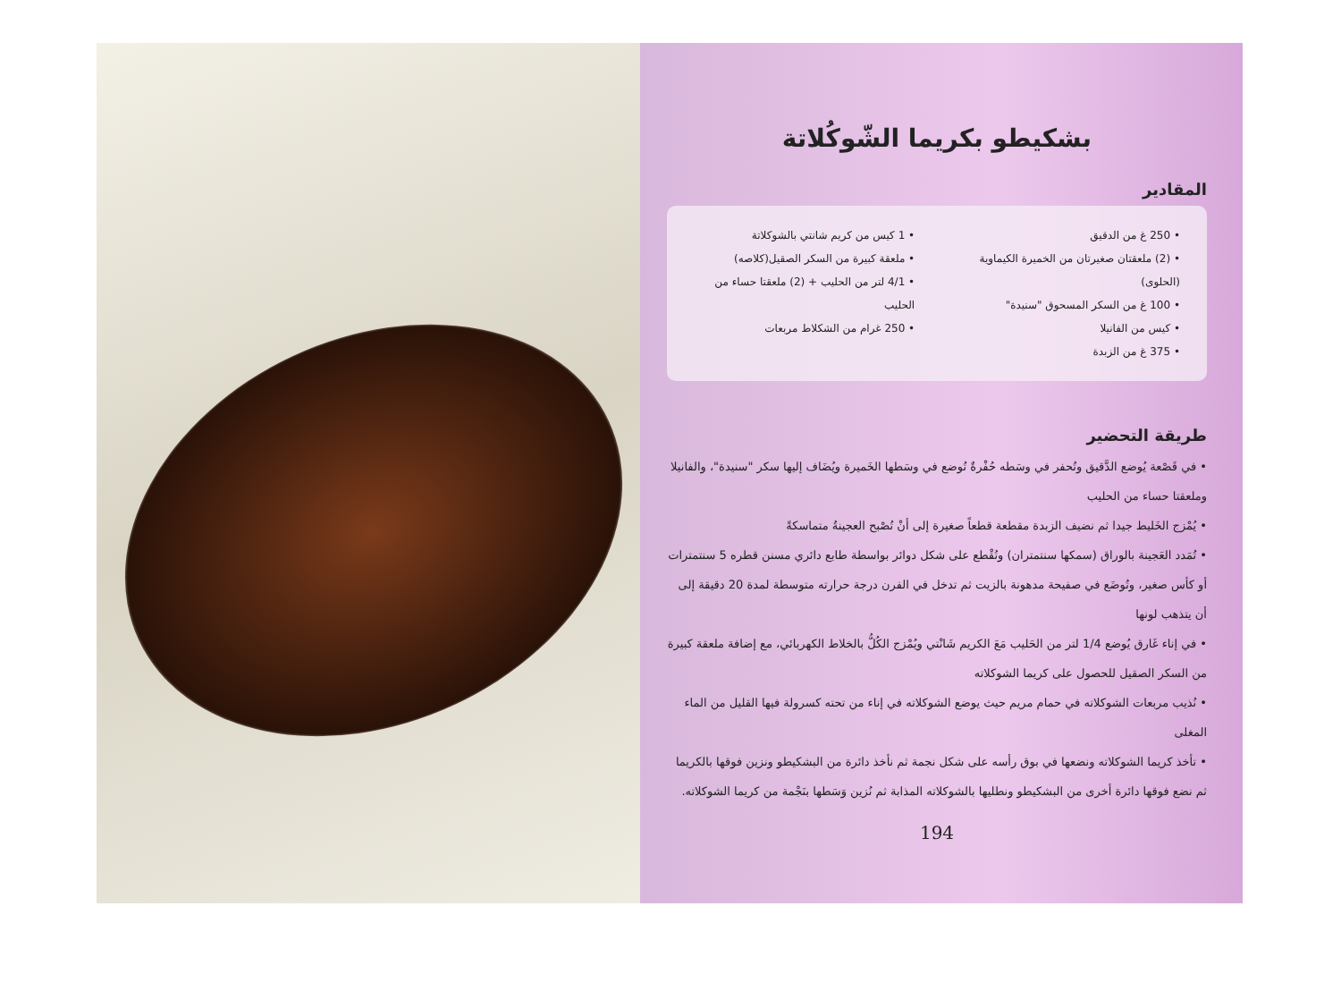بشكيطو بكريما الشّوكُلاتة
المقادير
• 250 غ من الدقيق
• (2) ملعقتان صغيرتان من الخميرة الكيماوية (الحلوى)
• 100 غ من السكر المسحوق "سنيدة"
• كيس من الفانيلا
• 375 غ من الزبدة
• 1 كيس من كريم شانتي بالشوكلاتة
• ملعقة كبيرة من السكر الصقيل(كلاصه)
• 4/1 لتر من الحليب + (2) ملعقتا حساء من الحليب
• 250 غرام من الشكلاط مربعات
طريقة التحضير
• في قَصْعة يُوضع الدَّقيق وتُحفر في وسَطه حُفْرةٌ تُوضع في وسَطها الخَميرة ويُضَاف إليها سكر "سنيدة"، والفانيلا وملعقتا حساء من الحليب
• يُمْزج الخَليط جيدا ثم نضيف الزبدة مقطعة قطعاً صغيرة إلى أنْ تُصْبح العجينةُ متماسكةً
• تُمَدد العَجينة بالوراق (سمكها سنتمتران) وتُقْطع على شكل دوائر بواسطة طابع دائري مسنن قطره 5 سنتمترات أو كأس صغير، وتُوضَع في صفيحة مدهونة بالزيت ثم تدخل في الفرن درجة حرارته متوسطة لمدة 20 دقيقة إلى أن يتذهب لونها
• في إناء غَارق يُوضع 1/4 لتر من الحَليب مَعَ الكريم شَانْتي ويُمْزج الكُلُّ بالخلاط الكهربائي، مع إضافة ملعقة كبيرة من السكر الصقيل للحصول على كريما الشوكلاته
• نُذيب مربعات الشوكلاته في حمام مريم حيث يوضع الشوكلاته في إناء من تحته كسرولة فيها القليل من الماء المغلى
• تأخذ كريما الشوكلاته ونضعها في بوق رأسه على شكل نجمة ثم نأخذ دائرة من البشكيطو ونزين فوقها بالكريما ثم نضع فوقها دائرة أخرى من البشكيطو ونطليها بالشوكلاته المذابة ثم نُزين وَسَطها بنَجْمة من كريما الشوكلاته.
194